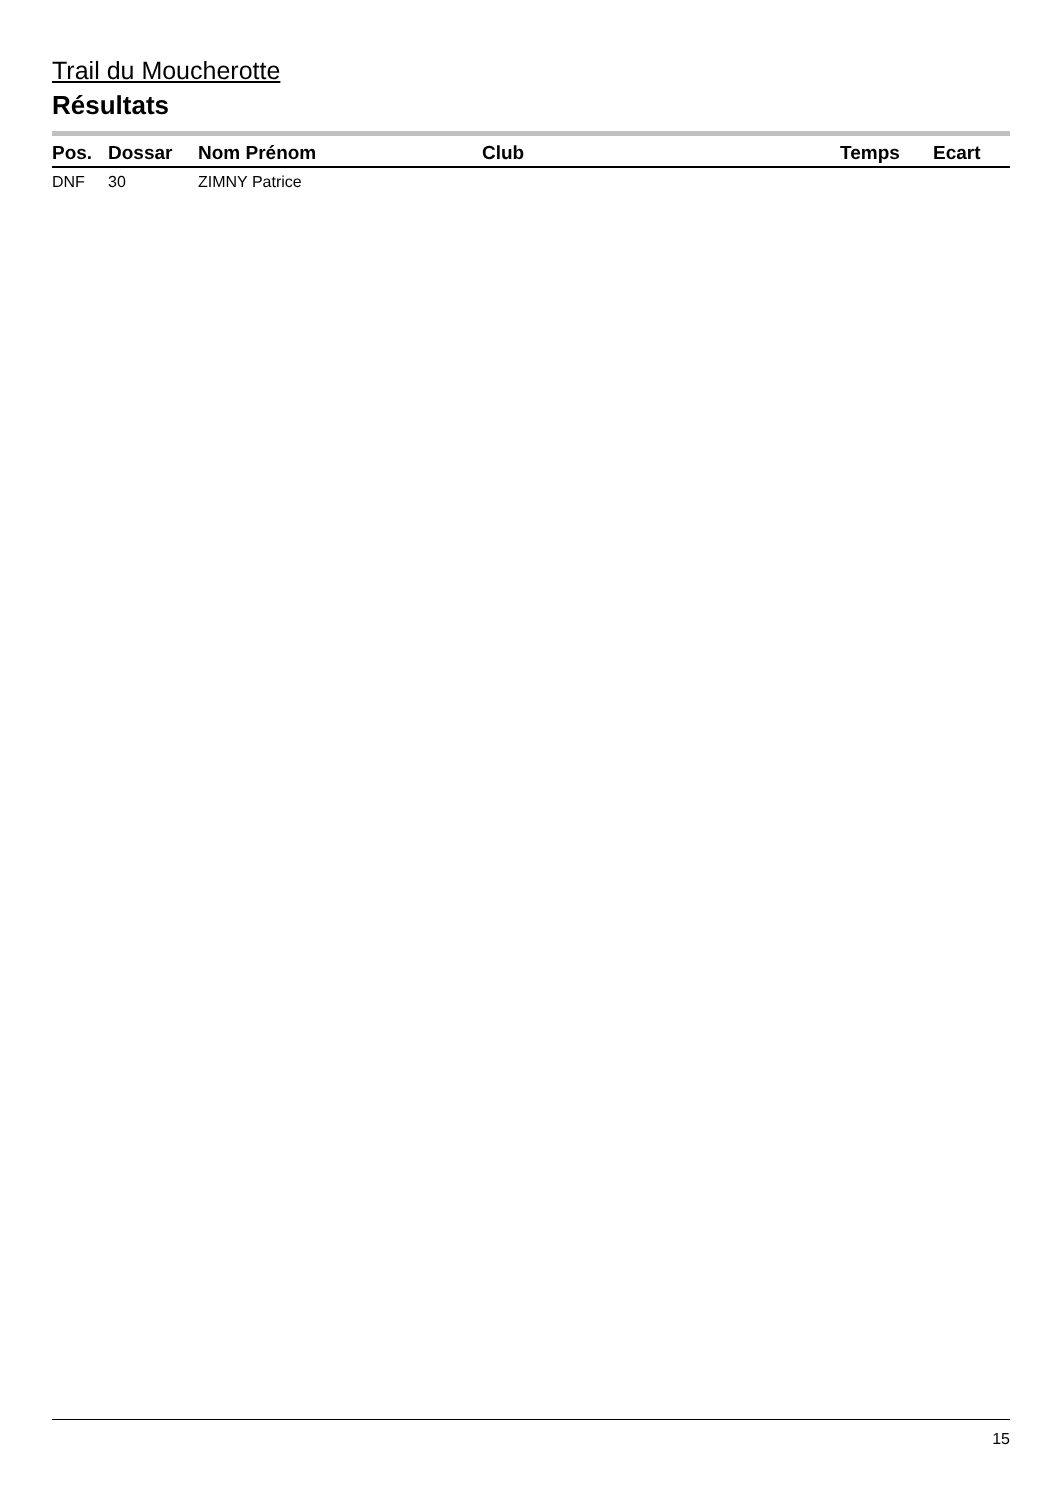Trail du Moucherotte
Résultats
| Pos. | Dossar | Nom Prénom | Club | Temps | Ecart |
| --- | --- | --- | --- | --- | --- |
| DNF | 30 | ZIMNY Patrice | | | |
15